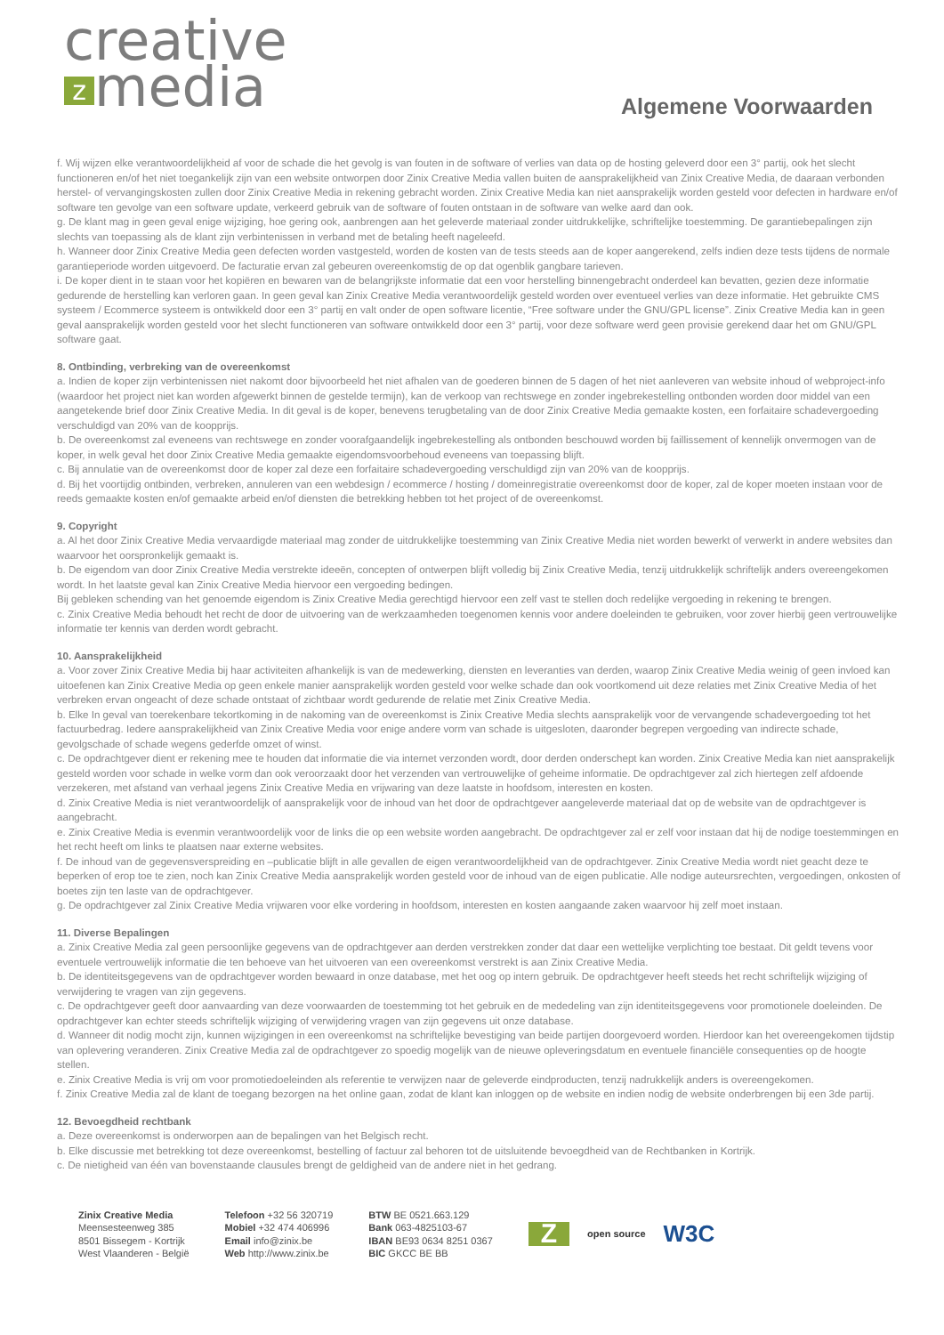creative
zmedia
Algemene Voorwaarden
f. Wij wijzen elke verantwoordelijkheid af voor de schade die het gevolg is van fouten in de software of verlies van data op de hosting geleverd door een 3° partij, ook het slecht functioneren en/of het niet toegankelijk zijn van een website ontworpen door Zinix Creative Media vallen buiten de aansprakelijkheid van Zinix Creative Media, de daaraan verbonden herstel- of vervangingskosten zullen door Zinix Creative Media in rekening gebracht worden. Zinix Creative Media kan niet aansprakelijk worden gesteld voor defecten in hardware en/of software ten gevolge van een software update, verkeerd gebruik van de software of fouten ontstaan in de software van welke aard dan ook.
g. De klant mag in geen geval enige wijziging, hoe gering ook, aanbrengen aan het geleverde materiaal zonder uitdrukkelijke, schriftelijke toestemming. De garantiebepalingen zijn slechts van toepassing als de klant zijn verbintenissen in verband met de betaling heeft nageleefd.
h. Wanneer door Zinix Creative Media geen defecten worden vastgesteld, worden de kosten van de tests steeds aan de koper aangerekend, zelfs indien deze tests tijdens de normale garantieperiode worden uitgevoerd. De facturatie ervan zal gebeuren overeenkomstig de op dat ogenblik gangbare tarieven.
i. De koper dient in te staan voor het kopiëren en bewaren van de belangrijkste informatie dat een voor herstelling binnengebracht onderdeel kan bevatten, gezien deze informatie gedurende de herstelling kan verloren gaan. In geen geval kan Zinix Creative Media verantwoordelijk gesteld worden over eventueel verlies van deze informatie. Het gebruikte CMS systeem / Ecommerce systeem is ontwikkeld door een 3° partij en valt onder de open software licentie, “Free software under the GNU/GPL license”. Zinix Creative Media kan in geen geval aansprakelijk worden gesteld voor het slecht functioneren van software ontwikkeld door een 3° partij, voor deze software werd geen provisie gerekend daar het om GNU/GPL software gaat.
8. Ontbinding, verbreking van de overeenkomst
a. Indien de koper zijn verbintenissen niet nakomt door bijvoorbeeld het niet afhalen van de goederen binnen de 5 dagen of het niet aanleveren van website inhoud of webproject-info (waardoor het project niet kan worden afgewerkt binnen de gestelde termijn), kan de verkoop van rechtswege en zonder ingebrekestelling ontbonden worden door middel van een aangetekende brief door Zinix Creative Media. In dit geval is de koper, benevens terugbetaling van de door Zinix Creative Media gemaakte kosten, een forfaitaire schadevergoeding verschuldigd van 20% van de koopprijs.
b. De overeenkomst zal eveneens van rechtswege en zonder voorafgaandelijk ingebrekestelling als ontbonden beschouwd worden bij faillissement of kennelijk onvermogen van de koper, in welk geval het door Zinix Creative Media gemaakte eigendomsvoorbehoud eveneens van toepassing blijft.
c. Bij annulatie van de overeenkomst door de koper zal deze een forfaitaire schadevergoeding verschuldigd zijn van 20% van de koopprijs.
d. Bij het voortijdig ontbinden, verbreken, annuleren van een webdesign / ecommerce / hosting / domeinregistratie overeenkomst door de koper, zal de koper moeten instaan voor de reeds gemaakte kosten en/of gemaakte arbeid en/of diensten die betrekking hebben tot het project of de overeenkomst.
9. Copyright
a. Al het door Zinix Creative Media vervaardigde materiaal mag zonder de uitdrukkelijke toestemming van Zinix Creative Media niet worden bewerkt of verwerkt in andere websites dan waarvoor het oorspronkelijk gemaakt is.
b. De eigendom van door Zinix Creative Media verstrekte ideeën, concepten of ontwerpen blijft volledig bij Zinix Creative Media, tenzij uitdrukkelijk schriftelijk anders overeengekomen wordt. In het laatste geval kan Zinix Creative Media hiervoor een vergoeding bedingen.
Bij gebleken schending van het genoemde eigendom is Zinix Creative Media gerechtigd hiervoor een zelf vast te stellen doch redelijke vergoeding in rekening te brengen.
c. Zinix Creative Media behoudt het recht de door de uitvoering van de werkzaamheden toegenomen kennis voor andere doeleinden te gebruiken, voor zover hierbij geen vertrouwelijke informatie ter kennis van derden wordt gebracht.
10. Aansprakelijkheid
a. Voor zover Zinix Creative Media bij haar activiteiten afhankelijk is van de medewerking, diensten en leveranties van derden, waarop Zinix Creative Media weinig of geen invloed kan uitoefenen kan Zinix Creative Media op geen enkele manier aansprakelijk worden gesteld voor welke schade dan ook voortkomend uit deze relaties met Zinix Creative Media of het verbreken ervan ongeacht of deze schade ontstaat of zichtbaar wordt gedurende de relatie met Zinix Creative Media.
b. Elke In geval van toerekenbare tekortkoming in de nakoming van de overeenkomst is Zinix Creative Media slechts aansprakelijk voor de vervangende schadevergoeding tot het factuurbedrag. Iedere aansprakelijkheid van Zinix Creative Media voor enige andere vorm van schade is uitgesloten, daaronder begrepen vergoeding van indirecte schade, gevolgschade of schade wegens gederfde omzet of winst.
c. De opdrachtgever dient er rekening mee te houden dat informatie die via internet verzonden wordt, door derden onderschept kan worden. Zinix Creative Media kan niet aansprakelijk gesteld worden voor schade in welke vorm dan ook veroorzaakt door het verzenden van vertrouwelijke of geheime informatie. De opdrachtgever zal zich hiertegen zelf afdoende verzekeren, met afstand van verhaal jegens Zinix Creative Media en vrijwaring van deze laatste in hoofdsom, interesten en kosten.
d. Zinix Creative Media is niet verantwoordelijk of aansprakelijk voor de inhoud van het door de opdrachtgever aangeleverde materiaal dat op de website van de opdrachtgever is aangebracht.
e. Zinix Creative Media is evenmin verantwoordelijk voor de links die op een website worden aangebracht. De opdrachtgever zal er zelf voor instaan dat hij de nodige toestemmingen en het recht heeft om links te plaatsen naar externe websites.
f. De inhoud van de gegevensverspreiding en –publicatie blijft in alle gevallen de eigen verantwoordelijkheid van de opdrachtgever. Zinix Creative Media wordt niet geacht deze te beperken of erop toe te zien, noch kan Zinix Creative Media aansprakelijk worden gesteld voor de inhoud van de eigen publicatie. Alle nodige auteursrechten, vergoedingen, onkosten of boetes zijn ten laste van de opdrachtgever.
g. De opdrachtgever zal Zinix Creative Media vrijwaren voor elke vordering in hoofdsom, interesten en kosten aangaande zaken waarvoor hij zelf moet instaan.
11. Diverse Bepalingen
a. Zinix Creative Media zal geen persoonlijke gegevens van de opdrachtgever aan derden verstrekken zonder dat daar een wettelijke verplichting toe bestaat. Dit geldt tevens voor eventuele vertrouwelijk informatie die ten behoeve van het uitvoeren van een overeenkomst verstrekt is aan Zinix Creative Media.
b. De identiteitsgegevens van de opdrachtgever worden bewaard in onze database, met het oog op intern gebruik. De opdrachtgever heeft steeds het recht schriftelijk wijziging of verwijdering te vragen van zijn gegevens.
c. De opdrachtgever geeft door aanvaarding van deze voorwaarden de toestemming tot het gebruik en de mededeling van zijn identiteitsgegevens voor promotionele doeleinden. De opdrachtgever kan echter steeds schriftelijk wijziging of verwijdering vragen van zijn gegevens uit onze database.
d. Wanneer dit nodig mocht zijn, kunnen wijzigingen in een overeenkomst na schriftelijke bevestiging van beide partijen doorgevoerd worden. Hierdoor kan het overeengekomen tijdstip van oplevering veranderen. Zinix Creative Media zal de opdrachtgever zo spoedig mogelijk van de nieuwe opleveringsdatum en eventuele financiële consequenties op de hoogte stellen.
e. Zinix Creative Media is vrij om voor promotiedoeleinden als referentie te verwijzen naar de geleverde eindproducten, tenzij nadrukkelijk anders is overeengekomen.
f. Zinix Creative Media zal de klant de toegang bezorgen na het online gaan, zodat de klant kan inloggen op de website en indien nodig de website onderbrengen bij een 3de partij.
12. Bevoegdheid rechtbank
a. Deze overeenkomst is onderworpen aan de bepalingen van het Belgisch recht.
b. Elke discussie met betrekking tot deze overeenkomst, bestelling of factuur zal behoren tot de uitsluitende bevoegdheid van de Rechtbanken in Kortrijk.
c. De nietigheid van één van bovenstaande clausules brengt de geldigheid van de andere niet in het gedrang.
Zinix Creative Media
Meensesteenweg 385
8501 Bissegem - Kortrijk
West Vlaanderen - België
Telefoon +32 56 320719
Mobiel +32 474 406996
Email info@zinix.be
Web http://www.zinix.be
BTW BE 0521.663.129
Bank 063-4825103-67
IBAN BE93 0634 8251 0367
BIC GKCC BE BB
Zopen source W3C